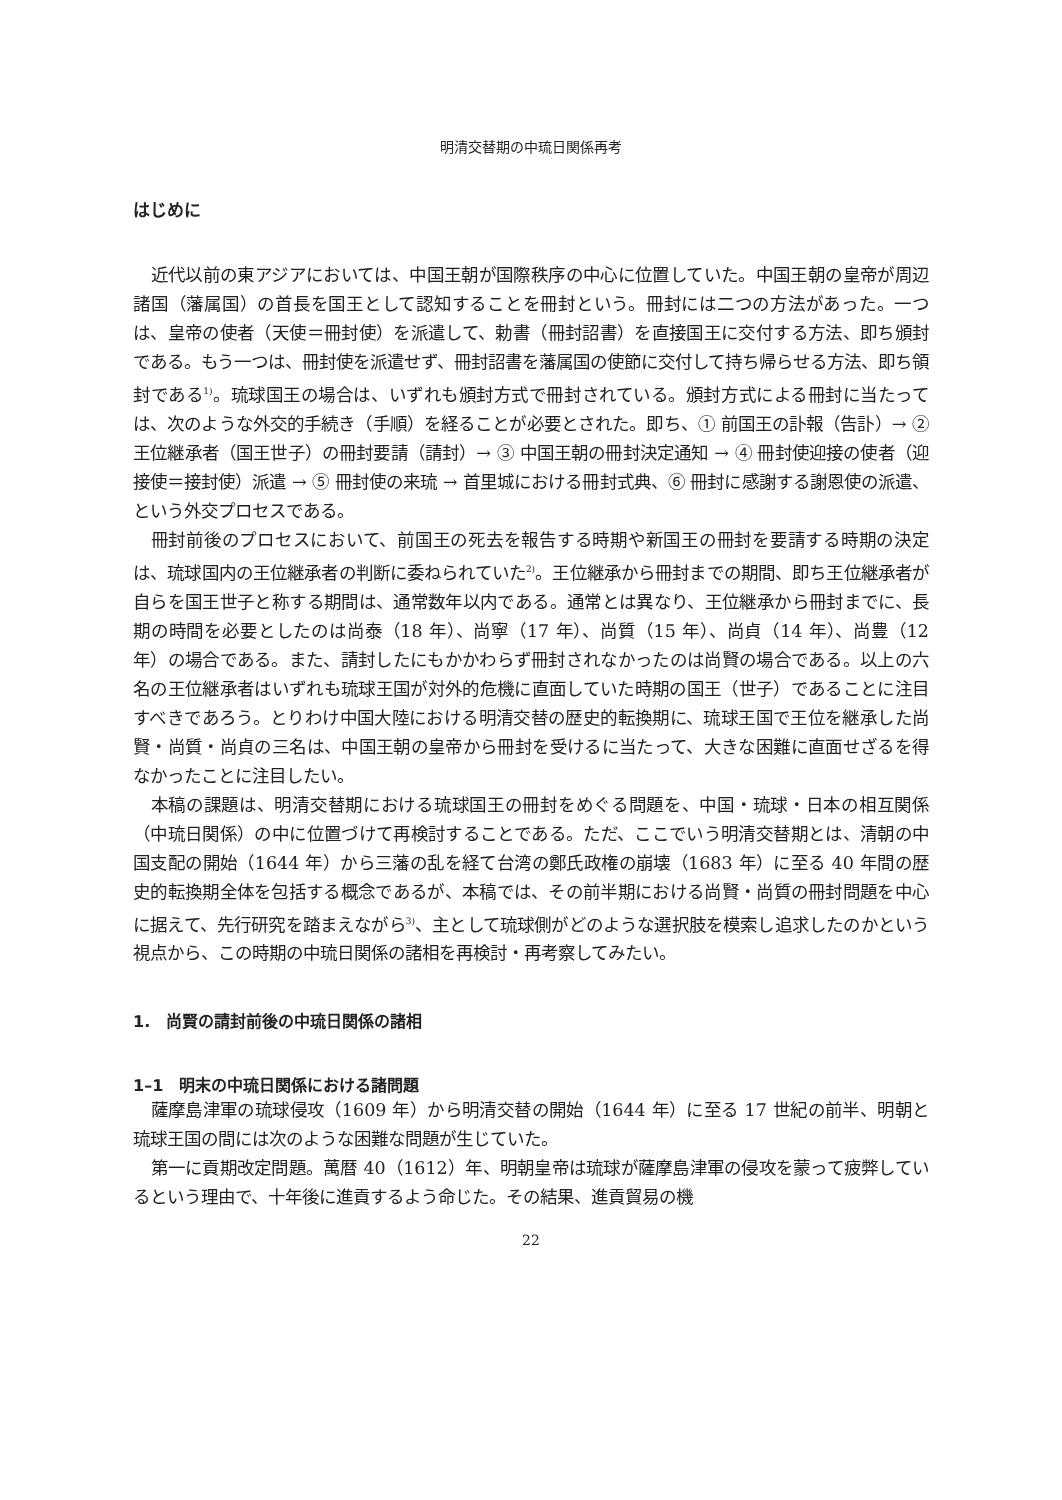明清交替期の中琉日関係再考
はじめに
近代以前の東アジアにおいては、中国王朝が国際秩序の中心に位置していた。中国王朝の皇帝が周辺諸国（藩属国）の首長を国王として認知することを冊封という。冊封には二つの方法があった。一つは、皇帝の使者（天使＝冊封使）を派遣して、勅書（冊封詔書）を直接国王に交付する方法、即ち頒封である。もう一つは、冊封使を派遣せず、冊封詔書を藩属国の使節に交付して持ち帰らせる方法、即ち領封である<sup>1)</sup>。琉球国王の場合は、いずれも頒封方式で冊封されている。頒封方式による冊封に当たっては、次のような外交的手続き（手順）を経ることが必要とされた。即ち、① 前国王の訃報（告訃）→ ② 王位継承者（国王世子）の冊封要請（請封）→ ③ 中国王朝の冊封決定通知 → ④ 冊封使迎接の使者（迎接使＝接封使）派遣 → ⑤ 冊封使の来琉 → 首里城における冊封式典、⑥ 冊封に感謝する謝恩使の派遣、という外交プロセスである。
冊封前後のプロセスにおいて、前国王の死去を報告する時期や新国王の冊封を要請する時期の決定は、琉球国内の王位継承者の判断に委ねられていた<sup>2)</sup>。王位継承から冊封までの期間、即ち王位継承者が自らを国王世子と称する期間は、通常数年以内である。通常とは異なり、王位継承から冊封までに、長期の時間を必要としたのは尚泰（18 年）、尚寧（17 年）、尚質（15 年）、尚貞（14 年）、尚豊（12 年）の場合である。また、請封したにもかかわらず冊封されなかったのは尚賢の場合である。以上の六名の王位継承者はいずれも琉球王国が対外的危機に直面していた時期の国王（世子）であることに注目すべきであろう。とりわけ中国大陸における明清交替の歴史的転換期に、琉球王国で王位を継承した尚賢・尚質・尚貞の三名は、中国王朝の皇帝から冊封を受けるに当たって、大きな困難に直面せざるを得なかったことに注目したい。
本稿の課題は、明清交替期における琉球国王の冊封をめぐる問題を、中国・琉球・日本の相互関係（中琉日関係）の中に位置づけて再検討することである。ただ、ここでいう明清交替期とは、清朝の中国支配の開始（1644 年）から三藩の乱を経て台湾の鄭氏政権の崩壊（1683 年）に至る 40 年間の歴史的転換期全体を包括する概念であるが、本稿では、その前半期における尚賢・尚質の冊封問題を中心に据えて、先行研究を踏まえながら<sup>3)</sup>、主として琉球側がどのような選択肢を模索し追求したのかという視点から、この時期の中琉日関係の諸相を再検討・再考察してみたい。
1.　尚賢の請封前後の中琉日関係の諸相
1–1　明末の中琉日関係における諸問題
薩摩島津軍の琉球侵攻（1609 年）から明清交替の開始（1644 年）に至る 17 世紀の前半、明朝と琉球王国の間には次のような困難な問題が生じていた。
第一に貢期改定問題。萬暦 40（1612）年、明朝皇帝は琉球が薩摩島津軍の侵攻を蒙って疲弊しているという理由で、十年後に進貢するよう命じた。その結果、進貢貿易の機
22